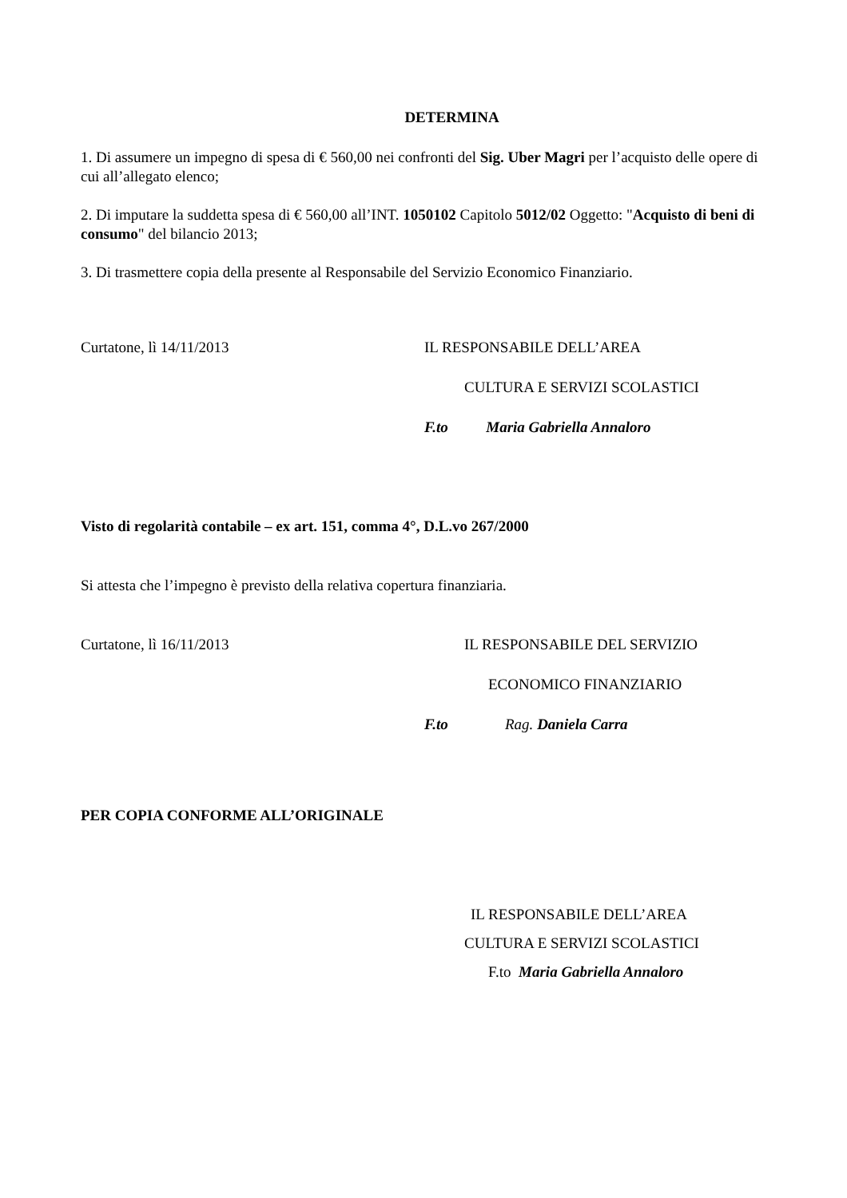DETERMINA
1. Di assumere un impegno di spesa di € 560,00 nei confronti del Sig. Uber Magri per l’acquisto delle opere di cui all’allegato elenco;
2. Di imputare la suddetta spesa di € 560,00 all’INT. 1050102 Capitolo 5012/02 Oggetto: "Acquisto di beni di consumo" del bilancio 2013;
3. Di trasmettere copia della presente al Responsabile del Servizio Economico Finanziario.
Curtatone, lì 14/11/2013 IL RESPONSABILE DELL’AREA
CULTURA E SERVIZI SCOLASTICI
F.to Maria Gabriella Annaloro
Visto di regolarità contabile – ex art. 151, comma 4°, D.L.vo 267/2000
Si attesta che l’impegno è previsto della relativa copertura finanziaria.
Curtatone, lì 16/11/2013 IL RESPONSABILE DEL SERVIZIO
ECONOMICO FINANZIARIO
F.to Rag. Daniela Carra
PER COPIA CONFORME ALL’ORIGINALE
IL RESPONSABILE DELL’AREA
CULTURA E SERVIZI SCOLASTICI
F.to Maria Gabriella Annaloro